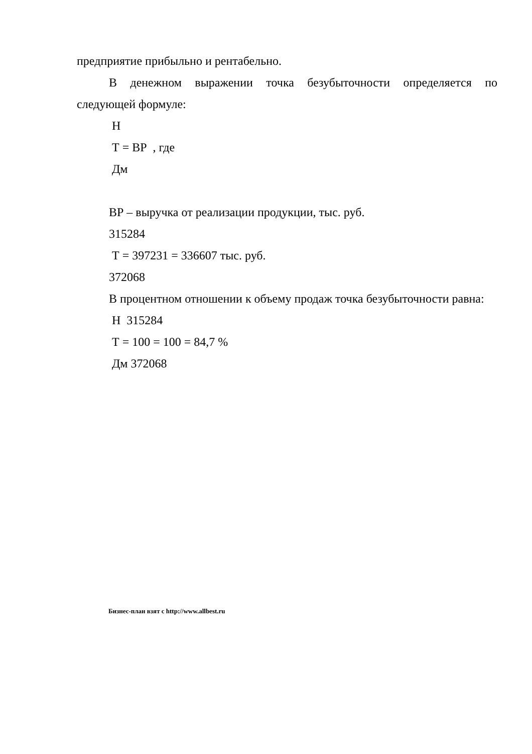предприятие прибыльно и рентабельно.
В денежном выражении точка безубыточности определяется по следующей формуле:
Н
Т = ВР , где
Дм
ВР – выручка от реализации продукции, тыс. руб.
315284
Т = 397231 = 336607 тыс. руб.
372068
В процентном отношении к объему продаж точка безубыточности равна:
Н 315284
Т = 100 = 100 = 84,7 %
Дм 372068
Бизнес-план взят с http://www.allbest.ru